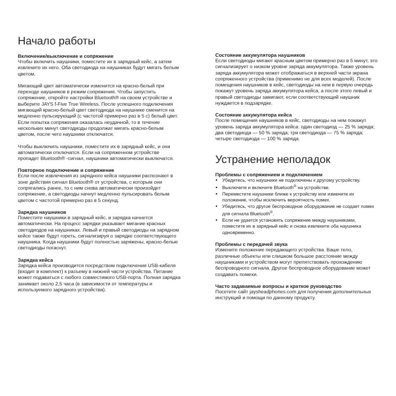Начало работы
Включение/выключение и сопряжение
Чтобы включить наушники, поместите их в зарядный кейс, а затем извлеките их него. Оба светодиода на наушниках будут мигать белым цветом.
Мигающий цвет автоматически изменится на красно-белый при переходе наушников в режим сопряжения. Чтобы запустить сопряжение, откройте настройки Bluetooth® на своем устройстве и выберите JAYS f-Five True Wireless. После успешного подключения мигающий красно-белый цвет светодиода на наушнике сменится на медленно пульсирующий (с частотой примерно раз в 5 с) белый цвет. Если попытка сопряжения оказалась неудачной, то в течение нескольких минут светодиоды продолжат мигать красно-белым цветом, после чего наушники отключатся.
Чтобы выключить наушники, поместите их в зарядный кейс, и они автоматически отключатся. Если на сопряженном устройстве пропадет Bluetooth® -сигнал, наушники автоматически выключатся.
Повторное подключение и сопряжение
Если после извлечения из зарядного кейса наушники распознают в зоне действия сигнал Bluetooth® от устройства, с которым они сопрягались ранее, то с ним снова автоматически произойдет сопряжение, а светодиоды начнут медленно пульсировать белым цветом с частотой примерно раз в 5 секунд.
Зарядка наушников
Поместите наушники в зарядный кейс, и зарядка начнется автоматически. На процесс зарядки указывает мигание красных светодиодов на наушниках. Левый и правый светодиоды на зарядном кейсе также будут гореть, сигнализируя о зарядке соответствующего наушника. Когда наушники будут полностью заряжены, красно-белые светодиоды погаснут.
Зарядка кейса
Зарядка кейса производится посредством подключения USB-кабеля (входит в комплект) к разъему в нижней части устройства. Питание может подаваться с любого совместимого USB-порта. Полная зарядка занимает около 2,5 часа (в зависимости от температуры и используемого зарядного устройства).
Состояние аккумулятора наушников
Если светодиоды мигают красным цветом примерно раз в 5 минут, это сигнализирует о низком уровне заряда аккумулятора. Также уровень заряда аккумулятора может отображаться в верхней части экрана сопряженного устройства (применимо не для всех моделей). После помещения наушников в кейс, светодиоды на нем в первую очередь покажут уровень заряда аккумулятора кейса, а после этого левый и правый светодиоды замигают, если соответствующий наушник нуждается в подзарядке.
Состояние аккумулятора кейса
После помещения наушников в кейс, светодиоды на нем покажут уровень заряда аккумулятора кейса: один светодиод — 25 % заряда; два светодиода — 50 % заряда; три светодиода — 75 % заряда; четыре светодиода — 100 % заряда.
Устранение неполадок
Проблемы с сопряжением и подключением
Убедитесь, что наушники не подключены к другому устройству.
Выключите и включите Bluetooth<sup>®</sup> на устройстве.
Переместите наушники ближе к устройству или измените их положение, чтобы исключить вероятность помех.
Убедитесь, что другое беспроводное оборудование не создает помех для сигнала Bluetooth<sup>®</sup>.
Если не удается установить сопряжение между наушниками, поместите их в зарядный кейс и снова извлеките оба наушника одновременно.
Проблемы с передачей звука
Измените положение передающего устройства. Ваше тело, различные объекты или слишком большое расстояние между наушниками и устройством могут препятствовать прохождению беспроводного сигнала. Другое беспроводное оборудование может создавать помехи.
Часто задаваемые вопросы и краткое руководство
Посетите сайт jaysheadphones.com для получения дополнительных инструкций и помощи по данному продукту.